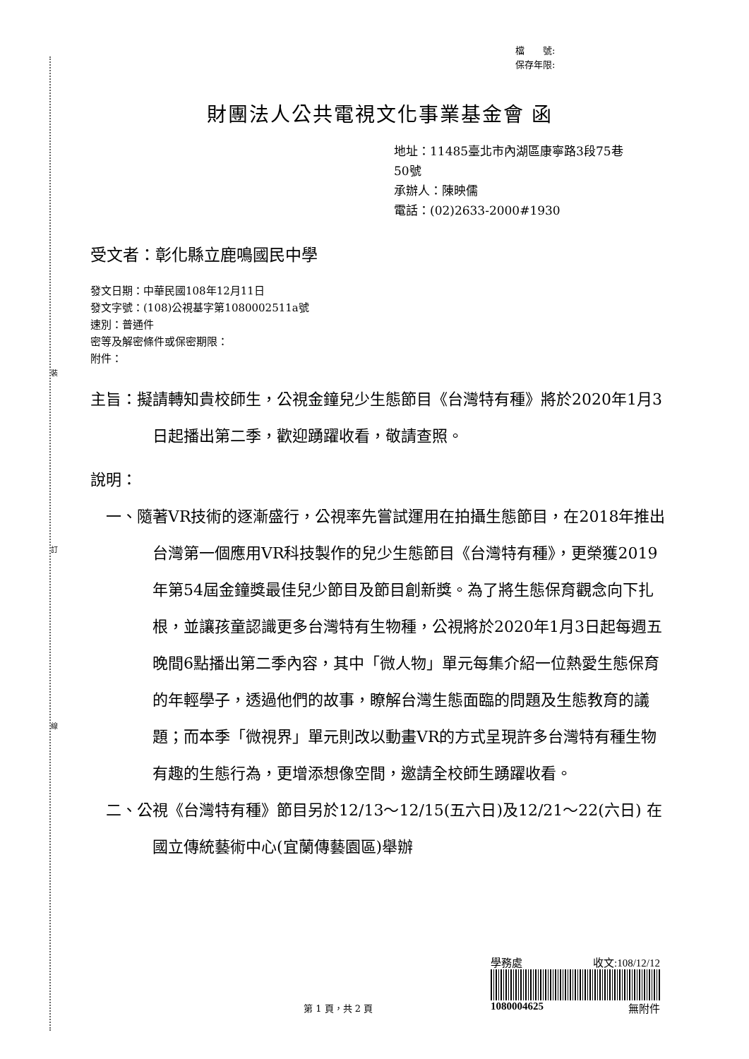裝
訂
線
檔　　號:
保存年限:
財團法人公共電視文化事業基金會 函
地址：11485臺北市內湖區康寧路3段75巷
50號
承辦人：陳映儒
電話：(02)2633-2000#1930
受文者：彰化縣立鹿鳴國民中學
發文日期：中華民國108年12月11日
發文字號：(108)公視基字第1080002511a號
速別：普通件
密等及解密條件或保密期限：
附件：
主旨：擬請轉知貴校師生，公視金鐘兒少生態節目《台灣特有種》將於2020年1月3日起播出第二季，歡迎踴躍收看，敬請查照。
說明：
一、隨著VR技術的逐漸盛行，公視率先嘗試運用在拍攝生態節目，在2018年推出台灣第一個應用VR科技製作的兒少生態節目《台灣特有種》，更榮獲2019年第54屆金鐘獎最佳兒少節目及節目創新獎。為了將生態保育觀念向下扎根，並讓孩童認識更多台灣特有生物種，公視將於2020年1月3日起每週五晚間6點播出第二季內容，其中「微人物」單元每集介紹一位熱愛生態保育的年輕學子，透過他們的故事，瞭解台灣生態面臨的問題及生態教育的議題；而本季「微視界」單元則改以動畫VR的方式呈現許多台灣特有種生物有趣的生態行為，更增添想像空間，邀請全校師生踴躍收看。
二、公視《台灣特有種》節目另於12/13～12/15(五六日)及12/21～22(六日) 在國立傳統藝術中心(宜蘭傳藝園區)舉辦
學務處 收文:108/12/12
1080004625 無附件
第 1 頁，共 2 頁